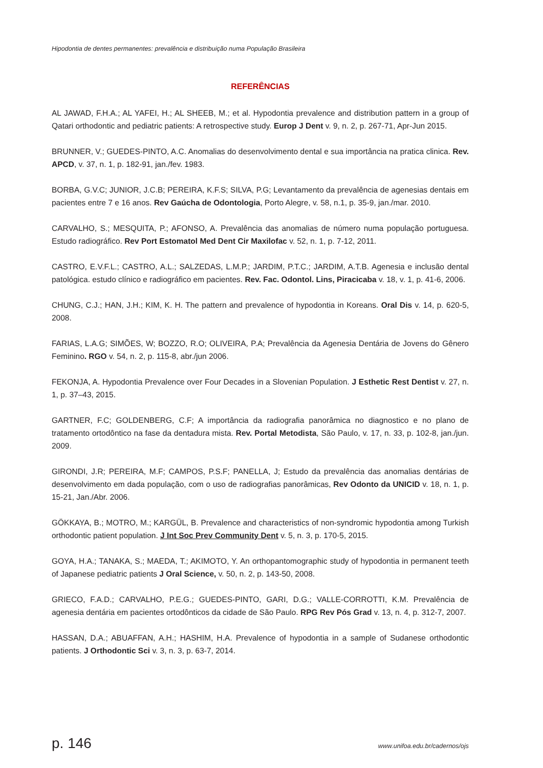Hipodontia de dentes permanentes: prevalência e distribuição numa População Brasileira
REFERÊNCIAS
AL JAWAD, F.H.A.; AL YAFEI, H.; AL SHEEB, M.; et al. Hypodontia prevalence and distribution pattern in a group of Qatari orthodontic and pediatric patients: A retrospective study. Europ J Dent v. 9, n. 2, p. 267-71, Apr-Jun 2015.
BRUNNER, V.; GUEDES-PINTO, A.C. Anomalias do desenvolvimento dental e sua importância na pratica clinica. Rev. APCD, v. 37, n. 1, p. 182-91, jan./fev. 1983.
BORBA, G.V.C; JUNIOR, J.C.B; PEREIRA, K.F.S; SILVA, P.G; Levantamento da prevalência de agenesias dentais em pacientes entre 7 e 16 anos. Rev Gaúcha de Odontologia, Porto Alegre, v. 58, n.1, p. 35-9, jan./mar. 2010.
CARVALHO, S.; MESQUITA, P.; AFONSO, A. Prevalência das anomalias de número numa população portuguesa. Estudo radiográfico. Rev Port Estomatol Med Dent Cir Maxilofac v. 52, n. 1, p. 7-12, 2011.
CASTRO, E.V.F.L.; CASTRO, A.L.; SALZEDAS, L.M.P.; JARDIM, P.T.C.; JARDIM, A.T.B. Agenesia e inclusão dental patológica. estudo clínico e radiográfico em pacientes. Rev. Fac. Odontol. Lins, Piracicaba v. 18, v. 1, p. 41-6, 2006.
CHUNG, C.J.; HAN, J.H.; KIM, K. H. The pattern and prevalence of hypodontia in Koreans. Oral Dis v. 14, p. 620-5, 2008.
FARIAS, L.A.G; SIMÕES, W; BOZZO, R.O; OLIVEIRA, P.A; Prevalência da Agenesia Dentária de Jovens do Gênero Feminino. RGO v. 54, n. 2, p. 115-8, abr./jun 2006.
FEKONJA, A. Hypodontia Prevalence over Four Decades in a Slovenian Population. J Esthetic Rest Dentist v. 27, n. 1, p. 37–43, 2015.
GARTNER, F.C; GOLDENBERG, C.F; A importância da radiografia panorâmica no diagnostico e no plano de tratamento ortodôntico na fase da dentadura mista. Rev. Portal Metodista, São Paulo, v. 17, n. 33, p. 102-8, jan./jun. 2009.
GIRONDI, J.R; PEREIRA, M.F; CAMPOS, P.S.F; PANELLA, J; Estudo da prevalência das anomalias dentárias de desenvolvimento em dada população, com o uso de radiografias panorâmicas, Rev Odonto da UNICID v. 18, n. 1, p. 15-21, Jan./Abr. 2006.
GÖKKAYA, B.; MOTRO, M.; KARGÜL, B. Prevalence and characteristics of non-syndromic hypodontia among Turkish orthodontic patient population. J Int Soc Prev Community Dent v. 5, n. 3, p. 170-5, 2015.
GOYA, H.A.; TANAKA, S.; MAEDA, T.; AKIMOTO, Y. An orthopantomographic study of hypodontia in permanent teeth of Japanese pediatric patients J Oral Science, v. 50, n. 2, p. 143-50, 2008.
GRIECO, F.A.D.; CARVALHO, P.E.G.; GUEDES-PINTO, GARI, D.G.; VALLE-CORROTTI, K.M. Prevalência de agenesia dentária em pacientes ortodônticos da cidade de São Paulo. RPG Rev Pós Grad v. 13, n. 4, p. 312-7, 2007.
HASSAN, D.A.; ABUAFFAN, A.H.; HASHIM, H.A. Prevalence of hypodontia in a sample of Sudanese orthodontic patients. J Orthodontic Sci v. 3, n. 3, p. 63-7, 2014.
p. 146 www.unifoa.edu.br/cadernos/ojs